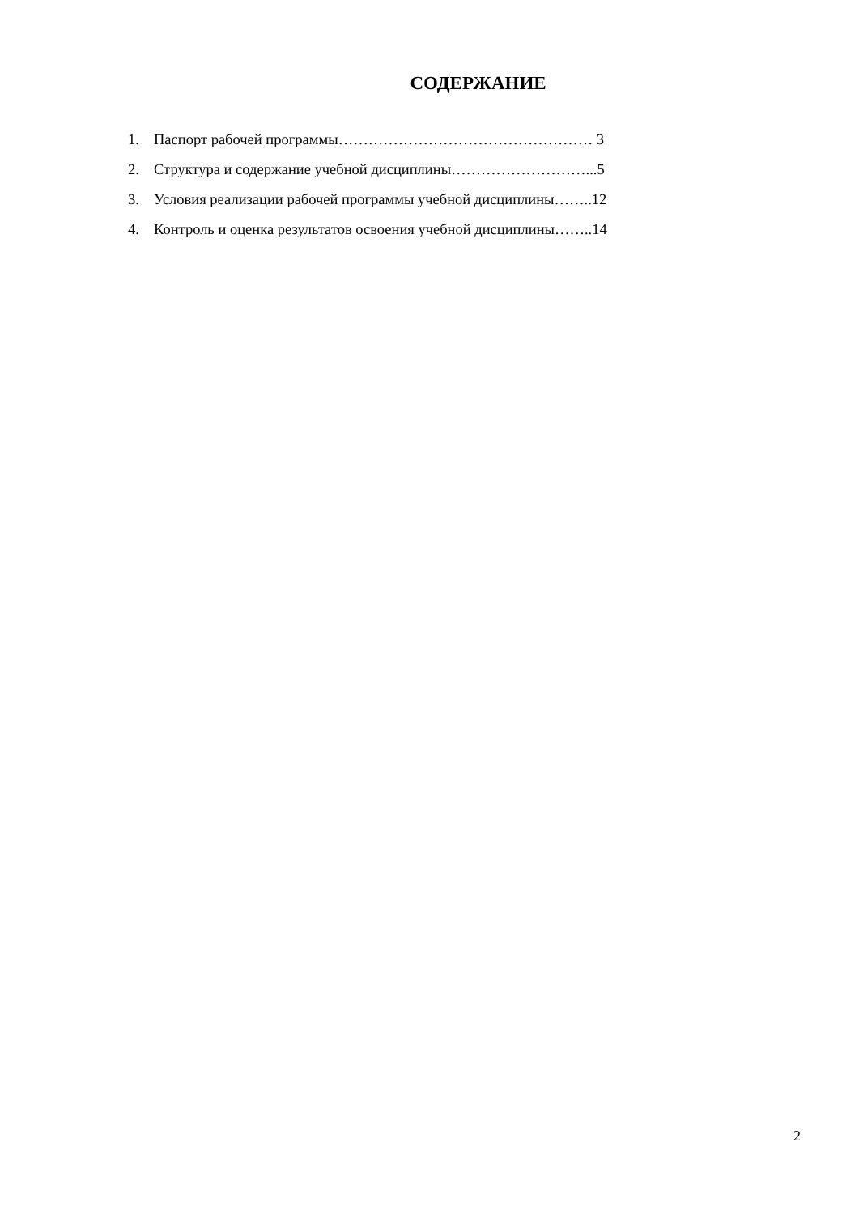СОДЕРЖАНИЕ
1. Паспорт рабочей программы…………………………………………… 3
2. Структура и содержание учебной дисциплины………………………...5
3. Условия реализации рабочей программы учебной дисциплины……..12
4. Контроль и оценка результатов освоения учебной дисциплины……..14
2